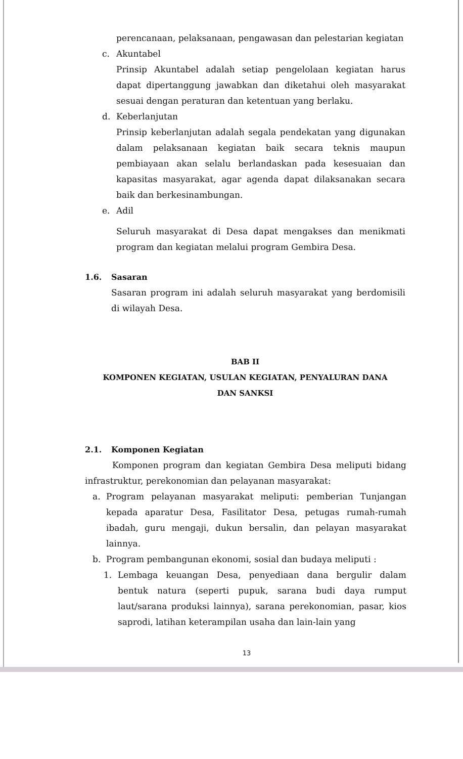perencanaan, pelaksanaan, pengawasan dan pelestarian kegiatan
c. Akuntabel
Prinsip Akuntabel adalah setiap pengelolaan kegiatan harus dapat dipertanggung jawabkan dan diketahui oleh masyarakat sesuai dengan peraturan dan ketentuan yang berlaku.
d. Keberlanjutan
Prinsip keberlanjutan adalah segala pendekatan yang digunakan dalam pelaksanaan kegiatan baik secara teknis maupun pembiayaan akan selalu berlandaskan pada kesesuaian dan kapasitas masyarakat, agar agenda dapat dilaksanakan secara baik dan berkesinambungan.
e. Adil
Seluruh masyarakat di Desa dapat mengakses dan menikmati program dan kegiatan melalui program Gembira Desa.
1.6. Sasaran
Sasaran program ini adalah seluruh masyarakat yang berdomisili di wilayah Desa.
BAB II
KOMPONEN KEGIATAN, USULAN KEGIATAN, PENYALURAN DANA
DAN SANKSI
2.1. Komponen Kegiatan
Komponen program dan kegiatan Gembira Desa meliputi bidang infrastruktur, perekonomian dan pelayanan masyarakat:
a. Program pelayanan masyarakat meliputi: pemberian Tunjangan kepada aparatur Desa, Fasilitator Desa, petugas rumah-rumah ibadah, guru mengaji, dukun bersalin, dan pelayan masyarakat lainnya.
b. Program pembangunan ekonomi, sosial dan budaya meliputi :
1. Lembaga keuangan Desa, penyediaan dana bergulir dalam bentuk natura (seperti pupuk, sarana budi daya rumput laut/sarana produksi lainnya), sarana perekonomian, pasar, kios saprodi, latihan keterampilan usaha dan lain-lain yang
13